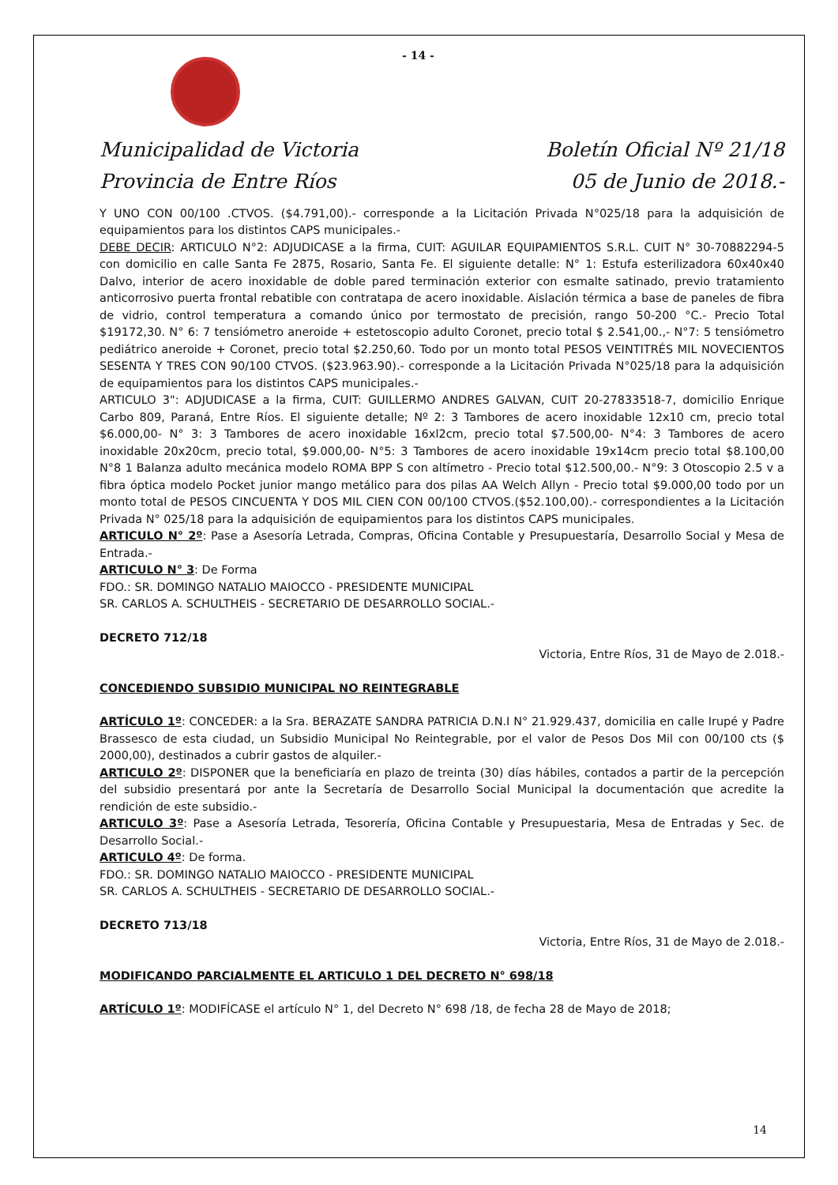- 14 -
Municipalidad de Victoria
Provincia de Entre Ríos
Boletín Oficial Nº 21/18
05 de Junio de 2018.-
Y UNO CON 00/100 .CTVOS. ($4.791,00).- corresponde a la Licitación Privada N°025/18 para la adquisición de equipamientos para los distintos CAPS municipales.-
DEBE DECIR: ARTICULO N°2: ADJUDICASE a la firma, CUIT: AGUILAR EQUIPAMIENTOS S.R.L. CUIT N° 30-70882294-5 con domicilio en calle Santa Fe 2875, Rosario, Santa Fe. El siguiente detalle: N° 1: Estufa esterilizadora 60x40x40 Dalvo, interior de acero inoxidable de doble pared terminación exterior con esmalte satinado, previo tratamiento anticorrosivo puerta frontal rebatible con contratapa de acero inoxidable. Aislación térmica a base de paneles de fibra de vidrio, control temperatura a comando único por termostato de precisión, rango 50-200 °C.- Precio Total $19172,30. N° 6: 7 tensiómetro aneroide + estetoscopio adulto Coronet, precio total $ 2.541,00.,- N°7: 5 tensiómetro pediátrico aneroide + Coronet, precio total $2.250,60. Todo por un monto total PESOS VEINTITRÉS MIL NOVECIENTOS SESENTA Y TRES CON 90/100 CTVOS. ($23.963.90).- corresponde a la Licitación Privada N°025/18 para la adquisición de equipamientos para los distintos CAPS municipales.-
ARTICULO 3": ADJUDICASE a la firma, CUIT: GUILLERMO ANDRES GALVAN, CUIT 20-27833518-7, domicilio Enrique Carbo 809, Paraná, Entre Ríos. El siguiente detalle; Nº 2: 3 Tambores de acero inoxidable 12x10 cm, precio total $6.000,00- N° 3: 3 Tambores de acero inoxidable 16xl2cm, precio total $7.500,00- N°4: 3 Tambores de acero inoxidable 20x20cm, precio total, $9.000,00- N°5: 3 Tambores de acero inoxidable 19x14cm precio total $8.100,00 N°8 1 Balanza adulto mecánica modelo ROMA BPP S con altímetro - Precio total $12.500,00.- N°9: 3 Otoscopio 2.5 v a fibra óptica modelo Pocket junior mango metálico para dos pilas AA Welch Allyn - Precio total $9.000,00 todo por un monto total de PESOS CINCUENTA Y DOS MIL CIEN CON 00/100 CTVOS.($52.100,00).- correspondientes a la Licitación Privada N° 025/18 para la adquisición de equipamientos para los distintos CAPS municipales.
ARTICULO N° 2º: Pase a Asesoría Letrada, Compras, Oficina Contable y Presupuestaría, Desarrollo Social y Mesa de Entrada.-
ARTICULO N° 3: De Forma
FDO.: SR. DOMINGO NATALIO MAIOCCO - PRESIDENTE MUNICIPAL
SR. CARLOS A. SCHULTHEIS - SECRETARIO DE DESARROLLO SOCIAL.-
DECRETO 712/18
Victoria, Entre Ríos, 31 de Mayo de 2.018.-
CONCEDIENDO SUBSIDIO MUNICIPAL NO REINTEGRABLE
ARTÍCULO 1º: CONCEDER: a la Sra. BERAZATE SANDRA PATRICIA D.N.I N° 21.929.437, domicilia en calle Irupé y Padre Brassesco de esta ciudad, un Subsidio Municipal No Reintegrable, por el valor de Pesos Dos Mil con 00/100 cts ($ 2000,00), destinados a cubrir gastos de alquiler.-
ARTICULO 2º: DISPONER que la beneficiaría en plazo de treinta (30) días hábiles, contados a partir de la percepción del subsidio presentará por ante la Secretaría de Desarrollo Social Municipal la documentación que acredite la rendición de este subsidio.-
ARTICULO 3º: Pase a Asesoría Letrada, Tesorería, Oficina Contable y Presupuestaria, Mesa de Entradas y Sec. de Desarrollo Social.-
ARTICULO 4º: De forma.
FDO.: SR. DOMINGO NATALIO MAIOCCO - PRESIDENTE MUNICIPAL
SR. CARLOS A. SCHULTHEIS - SECRETARIO DE DESARROLLO SOCIAL.-
DECRETO 713/18
Victoria, Entre Ríos, 31 de Mayo de 2.018.-
MODIFICANDO PARCIALMENTE EL ARTICULO 1 DEL DECRETO N° 698/18
ARTÍCULO 1º: MODIFÍCASE el artículo N° 1, del Decreto N° 698 /18, de fecha 28 de Mayo de 2018;
14